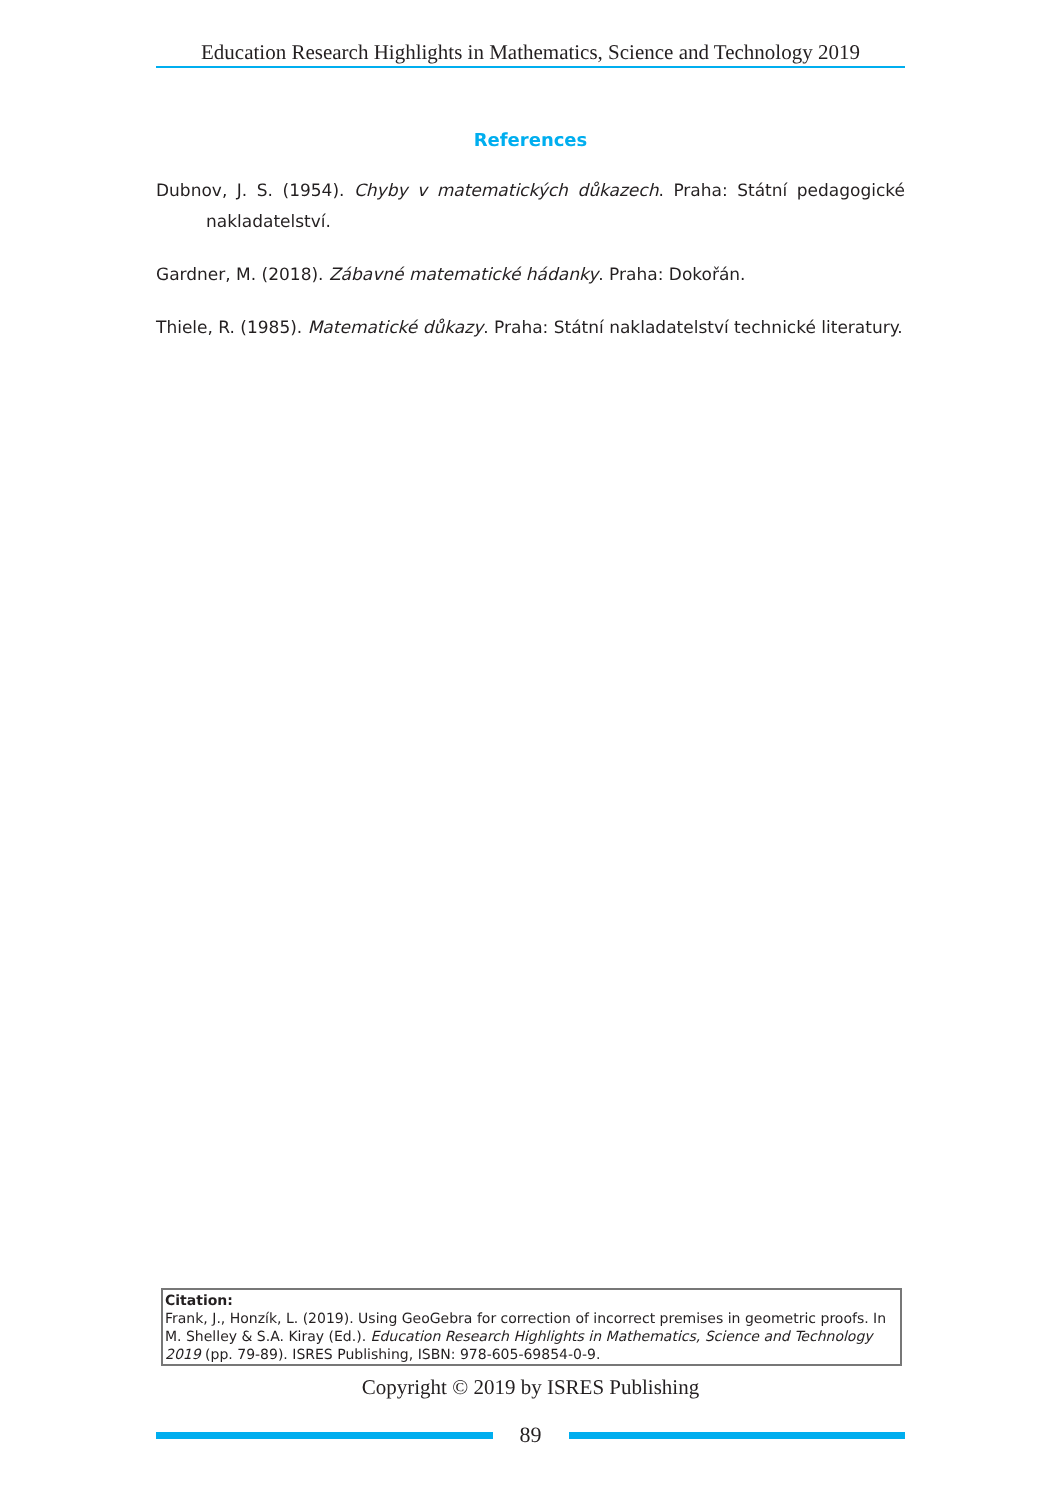Education Research Highlights in Mathematics, Science and Technology 2019
References
Dubnov, J. S. (1954). Chyby v matematických důkazech. Praha: Státní pedagogické nakladatelství.
Gardner, M. (2018). Zábavné matematické hádanky. Praha: Dokořán.
Thiele, R. (1985). Matematické důkazy. Praha: Státní nakladatelství technické literatury.
Citation:
Frank, J., Honzík, L. (2019). Using GeoGebra for correction of incorrect premises in geometric proofs. In M. Shelley & S.A. Kiray (Ed.). Education Research Highlights in Mathematics, Science and Technology 2019 (pp. 79-89). ISRES Publishing, ISBN: 978-605-69854-0-9.
Copyright © 2019 by ISRES Publishing
89